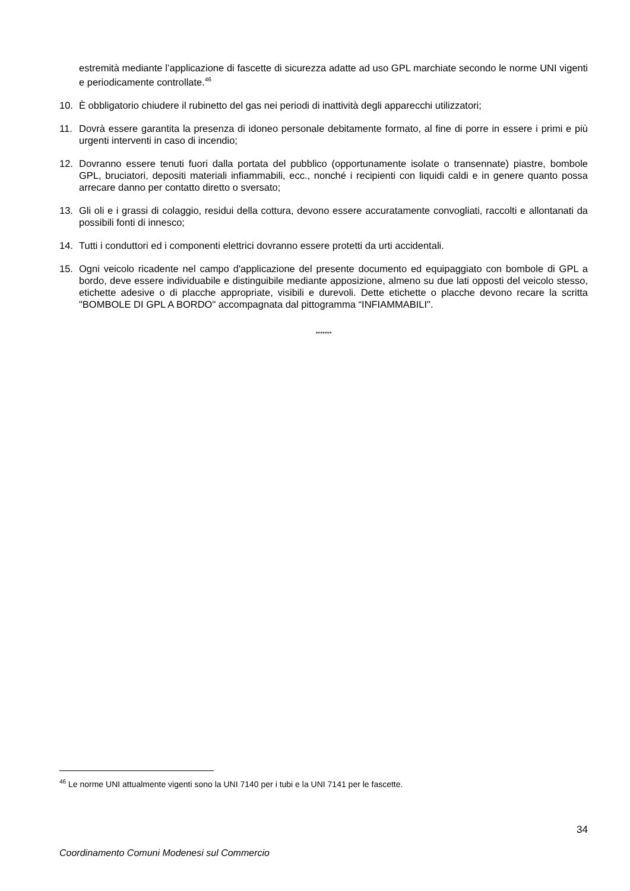estremità mediante l’applicazione di fascette di sicurezza adatte ad uso GPL marchiate secondo le norme UNI vigenti e periodicamente controllate.<sup>46</sup>
10. È obbligatorio chiudere il rubinetto del gas nei periodi di inattività degli apparecchi utilizzatori;
11. Dovrà essere garantita la presenza di idoneo personale debitamente formato, al fine di porre in essere i primi e più urgenti interventi in caso di incendio;
12. Dovranno essere tenuti fuori dalla portata del pubblico (opportunamente isolate o transennate) piastre, bombole GPL, bruciatori, depositi materiali infiammabili, ecc., nonché i recipienti con liquidi caldi e in genere quanto possa arrecare danno per contatto diretto o sversato;
13. Gli oli e i grassi di colaggio, residui della cottura, devono essere accuratamente convogliati, raccolti e allontanati da possibili fonti di innesco;
14. Tutti i conduttori ed i componenti elettrici dovranno essere protetti da urti accidentali.
15. Ogni veicolo ricadente nel campo d'applicazione del presente documento ed equipaggiato con bombole di GPL a bordo, deve essere individuabile e distinguibile mediante apposizione, almeno su due lati opposti del veicolo stesso, etichette adesive o di placche appropriate, visibili e durevoli. Dette etichette o placche devono recare la scritta "BOMBOLE DI GPL A BORDO" accompagnata dal pittogramma “INFIAMMABILI".
*******
<sup>46</sup> Le norme UNI attualmente vigenti sono la UNI 7140 per i tubi e la UNI 7141 per le fascette.
34
Coordinamento Comuni Modenesi sul Commercio